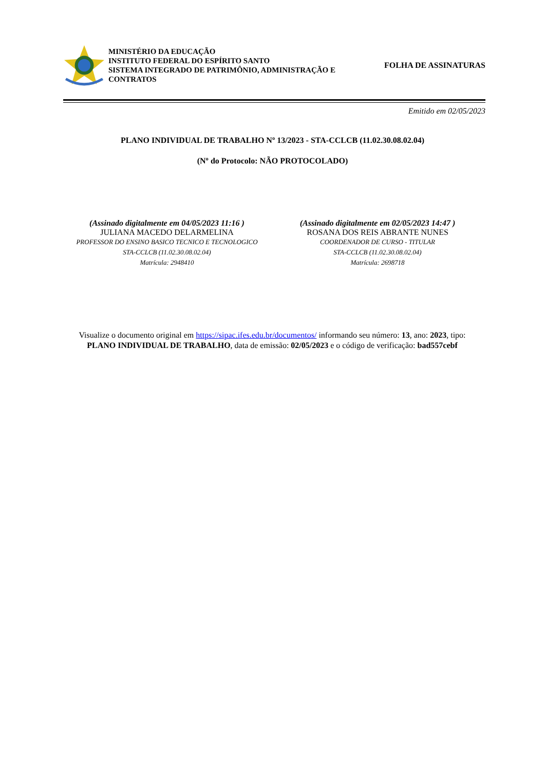MINISTÉRIO DA EDUCAÇÃO
INSTITUTO FEDERAL DO ESPÍRITO SANTO
SISTEMA INTEGRADO DE PATRIMÔNIO, ADMINISTRAÇÃO E CONTRATOS
FOLHA DE ASSINATURAS
Emitido em 02/05/2023
PLANO INDIVIDUAL DE TRABALHO Nº 13/2023 - STA-CCLCB (11.02.30.08.02.04)
(Nº do Protocolo: NÃO PROTOCOLADO)
(Assinado digitalmente em 04/05/2023 11:16 )
JULIANA MACEDO DELARMELINA
PROFESSOR DO ENSINO BASICO TECNICO E TECNOLOGICO
STA-CCLCB (11.02.30.08.02.04)
Matrícula: 2948410
(Assinado digitalmente em 02/05/2023 14:47 )
ROSANA DOS REIS ABRANTE NUNES
COORDENADOR DE CURSO - TITULAR
STA-CCLCB (11.02.30.08.02.04)
Matrícula: 2698718
Visualize o documento original em https://sipac.ifes.edu.br/documentos/ informando seu número: 13, ano: 2023, tipo: PLANO INDIVIDUAL DE TRABALHO, data de emissão: 02/05/2023 e o código de verificação: bad557cebf